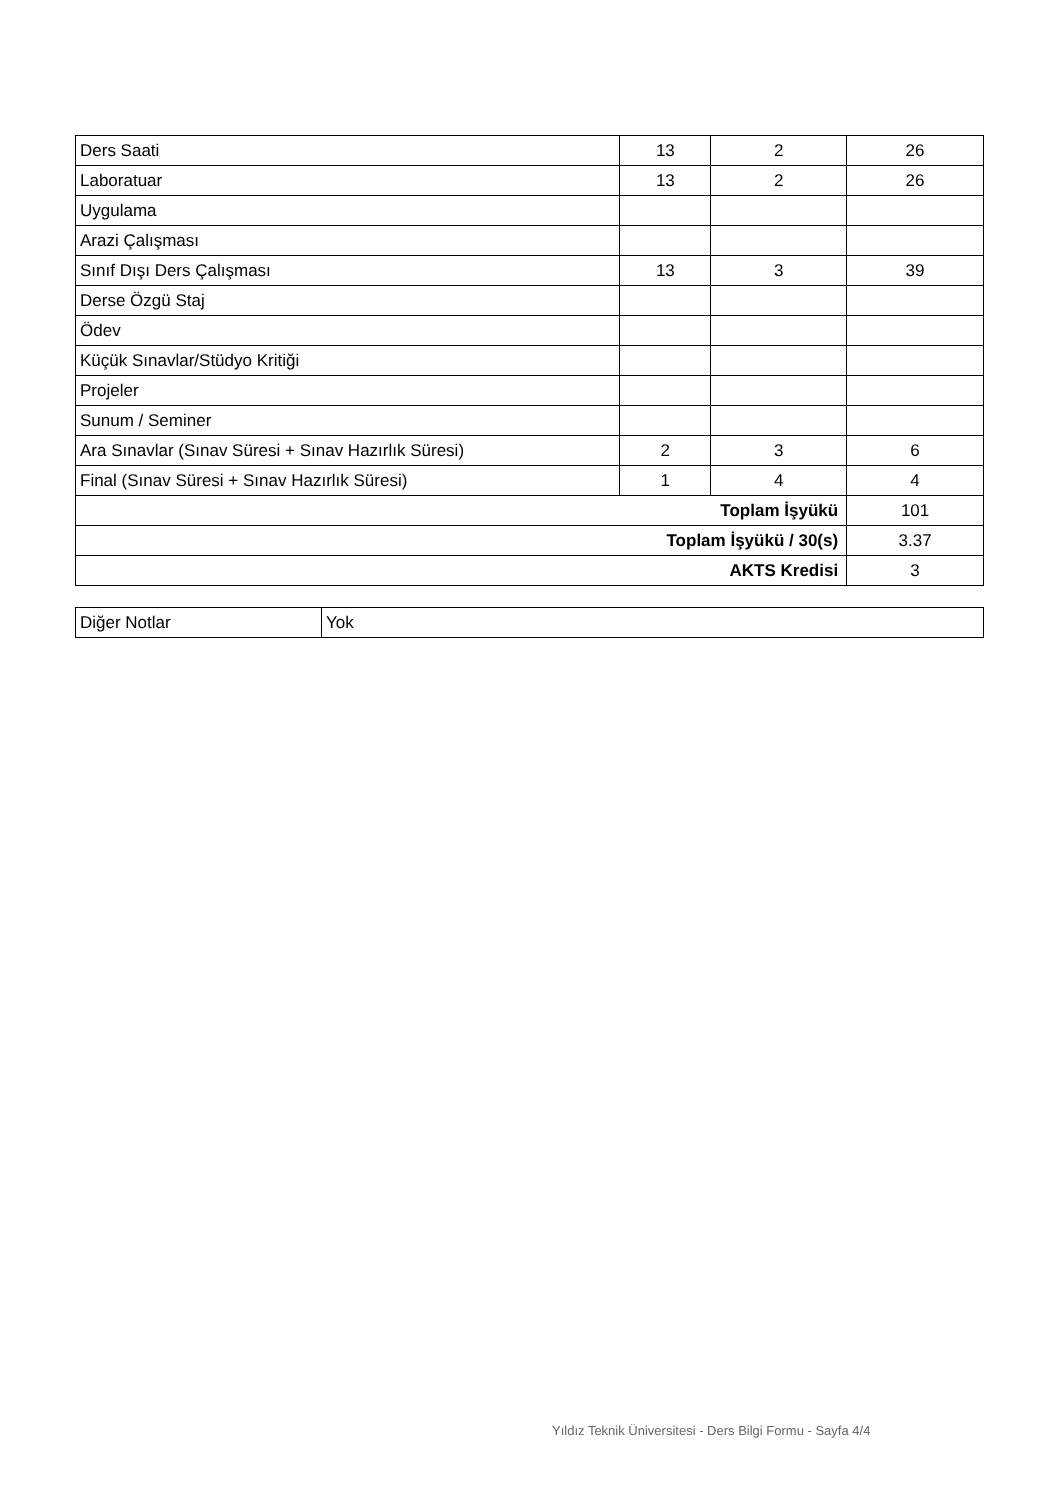| Ders Saati | 13 | 2 | 26 |
| Laboratuar | 13 | 2 | 26 |
| Uygulama | | | |
| Arazi Çalışması | | | |
| Sınıf Dışı Ders Çalışması | 13 | 3 | 39 |
| Derse Özgü Staj | | | |
| Ödev | | | |
| Küçük Sınavlar/Stüdyo Kritiği | | | |
| Projeler | | | |
| Sunum / Seminer | | | |
| Ara Sınavlar (Sınav Süresi + Sınav Hazırlık Süresi) | 2 | 3 | 6 |
| Final (Sınav Süresi + Sınav Hazırlık Süresi) | 1 | 4 | 4 |
| Toplam İşyükü | | | 101 |
| Toplam İşyükü / 30(s) | | | 3.37 |
| AKTS Kredisi | | | 3 |
| Diğer Notlar | Yok |
Yıldız Teknik Üniversitesi - Ders Bilgi Formu - Sayfa 4/4